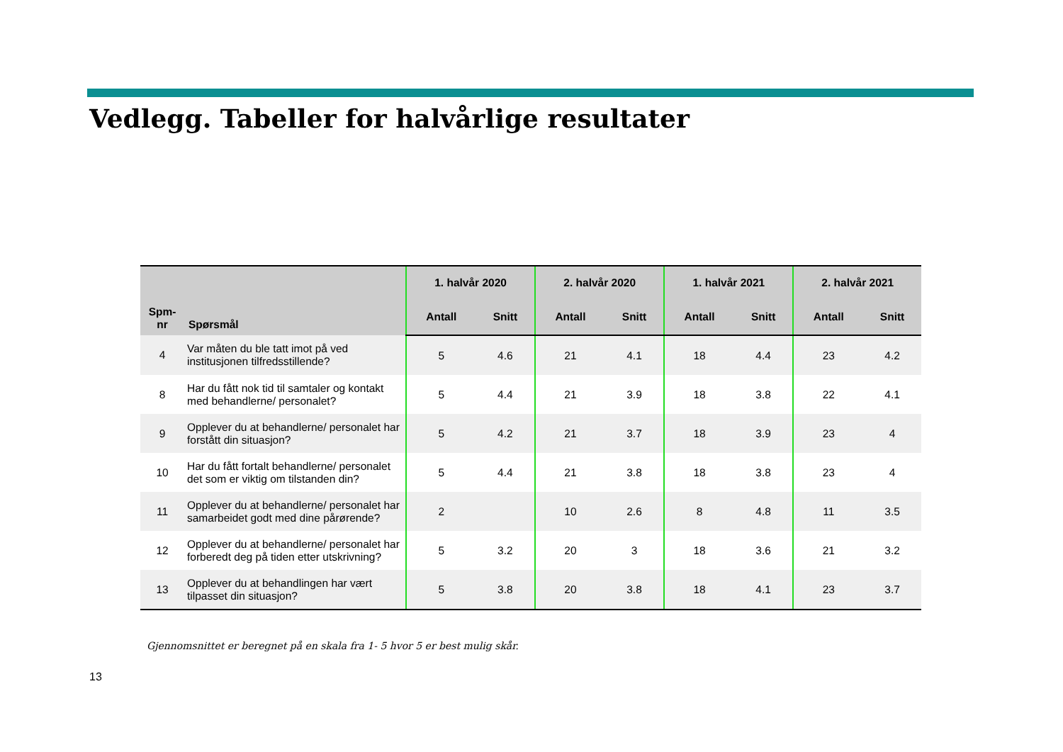Vedlegg. Tabeller for halvårlige resultater
| Spm- nr | Spørsmål | 1. halvår 2020 | | 2. halvår 2020 | | 1. halvår 2021 | | 2. halvår 2021 | |
| --- | --- | --- | --- | --- | --- | --- | --- | --- | --- |
| | | Antall | Snitt | Antall | Snitt | Antall | Snitt | Antall | Snitt |
| 4 | Var måten du ble tatt imot på ved institusjonen tilfredsstillende? | 5 | 4.6 | 21 | 4.1 | 18 | 4.4 | 23 | 4.2 |
| 8 | Har du fått nok tid til samtaler og kontakt med behandlerne/ personalet? | 5 | 4.4 | 21 | 3.9 | 18 | 3.8 | 22 | 4.1 |
| 9 | Opplever du at behandlerne/ personalet har forstått din situasjon? | 5 | 4.2 | 21 | 3.7 | 18 | 3.9 | 23 | 4 |
| 10 | Har du fått fortalt behandlerne/ personalet det som er viktig om tilstanden din? | 5 | 4.4 | 21 | 3.8 | 18 | 3.8 | 23 | 4 |
| 11 | Opplever du at behandlerne/ personalet har samarbeidet godt med dine pårørende? | 2 | | 10 | 2.6 | 8 | 4.8 | 11 | 3.5 |
| 12 | Opplever du at behandlerne/ personalet har forberedt deg på tiden etter utskrivning? | 5 | 3.2 | 20 | 3 | 18 | 3.6 | 21 | 3.2 |
| 13 | Opplever du at behandlingen har vært tilpasset din situasjon? | 5 | 3.8 | 20 | 3.8 | 18 | 4.1 | 23 | 3.7 |
Gjennomsnittet er beregnet på en skala fra 1- 5 hvor 5 er best mulig skår.
13